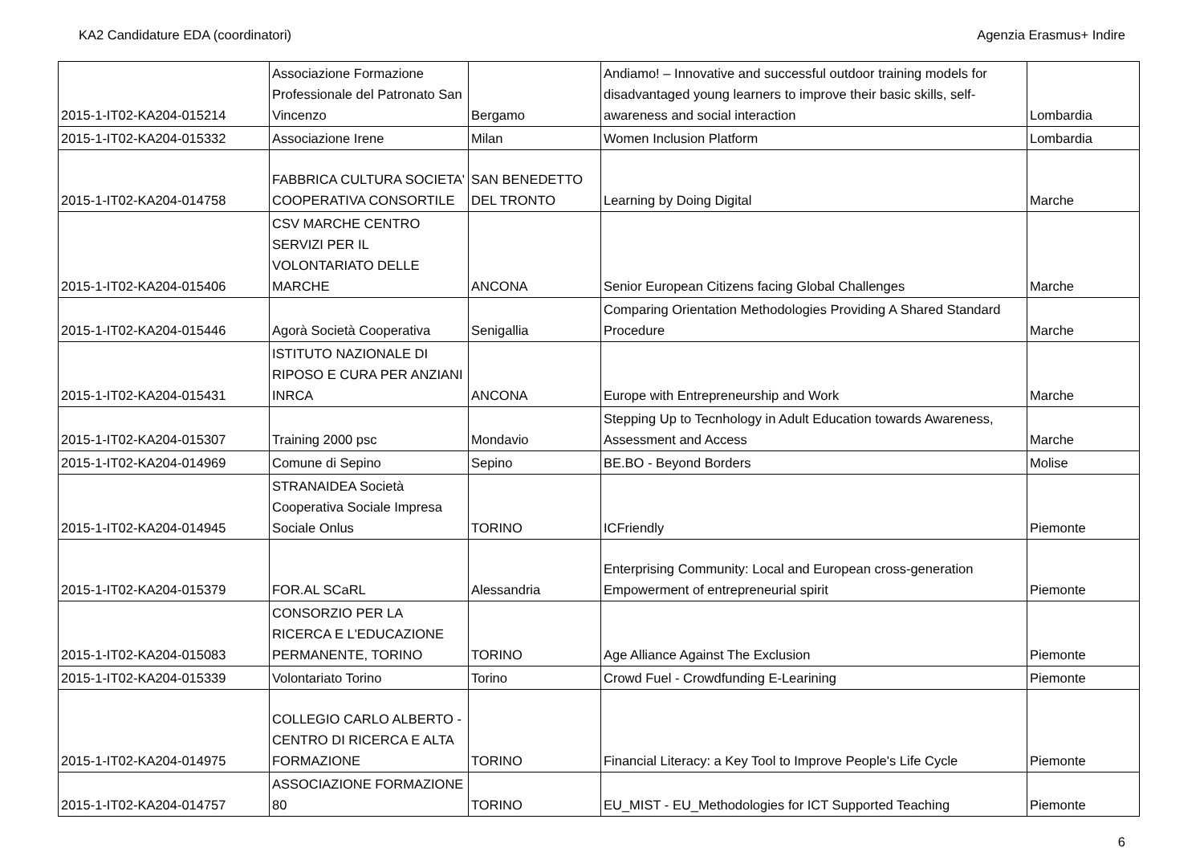KA2 Candidature EDA (coordinatori) Agenzia Erasmus+ Indire
| 2015-1-IT02-KA204-015214 | Associazione Formazione Professionale del Patronato San Vincenzo | Bergamo | Andiamo! – Innovative and successful outdoor training models for disadvantaged young learners to improve their basic skills, self-awareness and social interaction | Lombardia |
| 2015-1-IT02-KA204-015332 | Associazione Irene | Milan | Women Inclusion Platform | Lombardia |
| 2015-1-IT02-KA204-014758 | FABBRICA CULTURA SOCIETA' COOPERATIVA CONSORTILE | SAN BENEDETTO DEL TRONTO | Learning by Doing Digital | Marche |
| 2015-1-IT02-KA204-015406 | CSV MARCHE CENTRO SERVIZI PER IL VOLONTARIATO DELLE MARCHE | ANCONA | Senior European Citizens facing Global Challenges | Marche |
| 2015-1-IT02-KA204-015446 | Agorà Società Cooperativa | Senigallia | Comparing Orientation Methodologies Providing A Shared Standard Procedure | Marche |
| 2015-1-IT02-KA204-015431 | ISTITUTO NAZIONALE DI RIPOSO E CURA PER ANZIANI INRCA | ANCONA | Europe with Entrepreneurship and Work | Marche |
| 2015-1-IT02-KA204-015307 | Training 2000 psc | Mondavio | Stepping Up to Tecnhology in Adult Education towards Awareness, Assessment and Access | Marche |
| 2015-1-IT02-KA204-014969 | Comune di Sepino | Sepino | BE.BO - Beyond Borders | Molise |
| 2015-1-IT02-KA204-014945 | STRANAIDEA Società Cooperativa Sociale Impresa Sociale Onlus | TORINO | ICFriendly | Piemonte |
| 2015-1-IT02-KA204-015379 | FOR.AL SCaRL | Alessandria | Enterprising Community: Local and European cross-generation Empowerment of entrepreneurial spirit | Piemonte |
| 2015-1-IT02-KA204-015083 | CONSORZIO PER LA RICERCA E L'EDUCAZIONE PERMANENTE, TORINO | TORINO | Age Alliance Against The Exclusion | Piemonte |
| 2015-1-IT02-KA204-015339 | Volontariato Torino | Torino | Crowd Fuel - Crowdfunding E-Learining | Piemonte |
| 2015-1-IT02-KA204-014975 | COLLEGIO CARLO ALBERTO - CENTRO DI RICERCA E ALTA FORMAZIONE | TORINO | Financial Literacy: a Key Tool to Improve People's Life Cycle | Piemonte |
| 2015-1-IT02-KA204-014757 | ASSOCIAZIONE FORMAZIONE 80 | TORINO | EU_MIST - EU_Methodologies for ICT Supported Teaching | Piemonte |
6